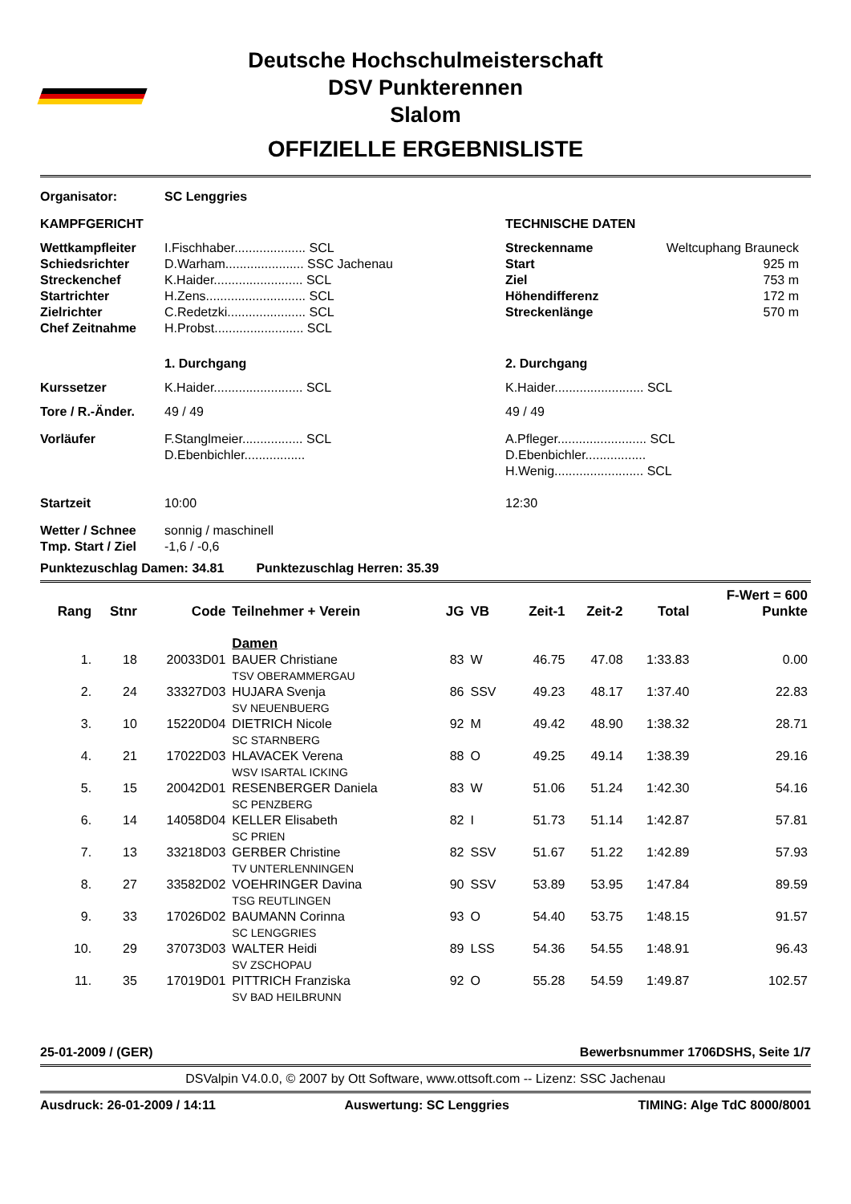Deutsche Hochschulmeisterschaft
DSV Punkterennen
Slalom
OFFIZIELLE ERGEBNISLISTE
| Organisator: | SC Lenggries | | |
| KAMPFGERICHT | | TECHNISCHE DATEN | |
| Wettkampfleiter Schiedsrichter Streckenchef Startrichter Zielrichter Chef Zeitnahme | I.Fischhaber.................... SCL D.Warham...................... SSC Jachenau K.Haider......................... SCL H.Zens............................ SCL C.Redetzki...................... SCL H.Probst......................... SCL | Streckenname Start Ziel Höhendifferenz Streckenlänge | Weltcuphang Brauneck 925 m 753 m 172 m 570 m |
| | 1. Durchgang | 2. Durchgang | |
| Kurssetzer | K.Haider......................... SCL | K.Haider......................... SCL | |
| Tore / R.-Änder. | 49 / 49 | 49 / 49 | |
| Vorläufer | F.Stanglmeier................. SCL D.Ebenbichler................. | A.Pfleger......................... SCL D.Ebenbichler................. H.Wenig......................... SCL | |
| Startzeit | 10:00 | 12:30 | |
| Wetter / Schnee Tmp. Start / Ziel | sonnig / maschinell -1,6 / -0,6 | | |
Punktezuschlag Damen: 34.81 Punktezuschlag Herren: 35.39
| | | | | | | | | | F-Wert = 600 |
| --- | --- | --- | --- | --- | --- | --- | --- | --- | --- |
| Rang | Stnr | Code | Teilnehmer + Verein | JG | VB | Zeit-1 | Zeit-2 | Total | Punkte |
| | | | Damen | | | | | | |
| 1. | 18 | 20033D01 | BAUER Christiane TSV OBERAMMERGAU | 83 | W | 46.75 | 47.08 | 1:33.83 | 0.00 |
| 2. | 24 | 33327D03 | HUJARA Svenja SV NEUENBUERG | 86 | SSV | 49.23 | 48.17 | 1:37.40 | 22.83 |
| 3. | 10 | 15220D04 | DIETRICH Nicole SC STARNBERG | 92 | M | 49.42 | 48.90 | 1:38.32 | 28.71 |
| 4. | 21 | 17022D03 | HLAVACEK Verena WSV ISARTAL ICKING | 88 | O | 49.25 | 49.14 | 1:38.39 | 29.16 |
| 5. | 15 | 20042D01 | RESENBERGER Daniela SC PENZBERG | 83 | W | 51.06 | 51.24 | 1:42.30 | 54.16 |
| 6. | 14 | 14058D04 | KELLER Elisabeth SC PRIEN | 82 | I | 51.73 | 51.14 | 1:42.87 | 57.81 |
| 7. | 13 | 33218D03 | GERBER Christine TV UNTERLENNINGEN | 82 | SSV | 51.67 | 51.22 | 1:42.89 | 57.93 |
| 8. | 27 | 33582D02 | VOEHRINGER Davina TSG REUTLINGEN | 90 | SSV | 53.89 | 53.95 | 1:47.84 | 89.59 |
| 9. | 33 | 17026D02 | BAUMANN Corinna SC LENGGRIES | 93 | O | 54.40 | 53.75 | 1:48.15 | 91.57 |
| 10. | 29 | 37073D03 | WALTER Heidi SV ZSCHOPAU | 89 | LSS | 54.36 | 54.55 | 1:48.91 | 96.43 |
| 11. | 35 | 17019D01 | PITTRICH Franziska SV BAD HEILBRUNN | 92 | O | 55.28 | 54.59 | 1:49.87 | 102.57 |
25-01-2009 / (GER) Bewerbsnummer 1706DSHS, Seite 1/7
DSValpin V4.0.0, © 2007 by Ott Software, www.ottsoft.com -- Lizenz: SSC Jachenau
Ausdruck: 26-01-2009 / 14:11 Auswertung: SC Lenggries TIMING: Alge TdC 8000/8001